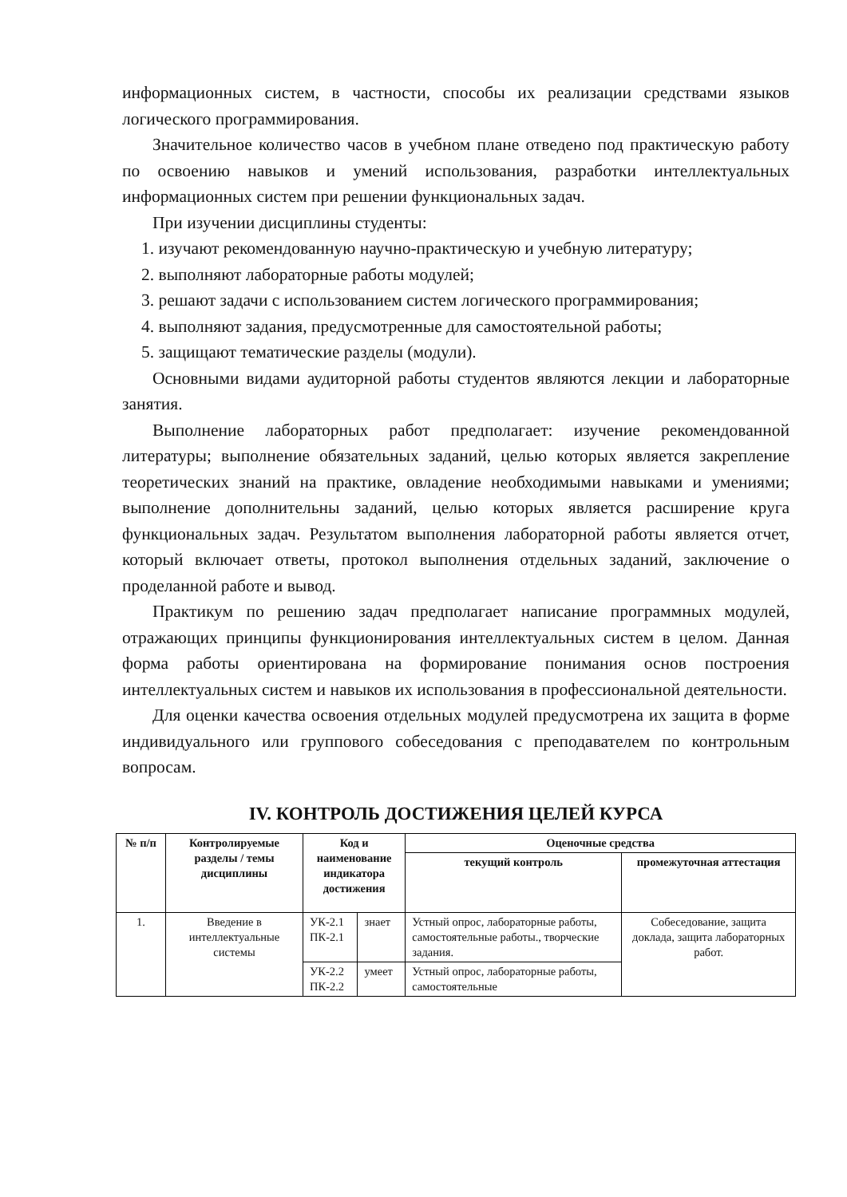информационных систем, в частности, способы их реализации средствами языков логического программирования.
Значительное количество часов в учебном плане отведено под практическую работу по освоению навыков и умений использования, разработки интеллектуальных информационных систем при решении функциональных задач.
При изучении дисциплины студенты:
1. изучают рекомендованную научно-практическую и учебную литературу;
2. выполняют лабораторные работы модулей;
3. решают задачи с использованием систем логического программирования;
4. выполняют задания, предусмотренные для самостоятельной работы;
5. защищают тематические разделы (модули).
Основными видами аудиторной работы студентов являются лекции и лабораторные занятия.
Выполнение лабораторных работ предполагает: изучение рекомендованной литературы; выполнение обязательных заданий, целью которых является закрепление теоретических знаний на практике, овладение необходимыми навыками и умениями; выполнение дополнительны заданий, целью которых является расширение круга функциональных задач. Результатом выполнения лабораторной работы является отчет, который включает ответы, протокол выполнения отдельных заданий, заключение о проделанной работе и вывод.
Практикум по решению задач предполагает написание программных модулей, отражающих принципы функционирования интеллектуальных систем в целом. Данная форма работы ориентирована на формирование понимания основ построения интеллектуальных систем и навыков их использования в профессиональной деятельности.
Для оценки качества освоения отдельных модулей предусмотрена их защита в форме индивидуального или группового собеседования с преподавателем по контрольным вопросам.
IV. КОНТРОЛЬ ДОСТИЖЕНИЯ ЦЕЛЕЙ КУРСА
| № п/п | Контролируемые разделы / темы дисциплины | Код и наименование индикатора достижения | | Оценочные средства | |
| --- | --- | --- | --- | --- | --- |
| | | | | текущий контроль | промежуточная аттестация |
| 1. | Введение в интеллектуальные системы | УК-2.1 ПК-2.1 | знает | Устный опрос, лабораторные работы, самостоятельные работы., творческие задания. | Собеседование, защита доклада, защита лабораторных работ. |
| | | УК-2.2 ПК-2.2 | умеет | Устный опрос, лабораторные работы, самостоятельные | |